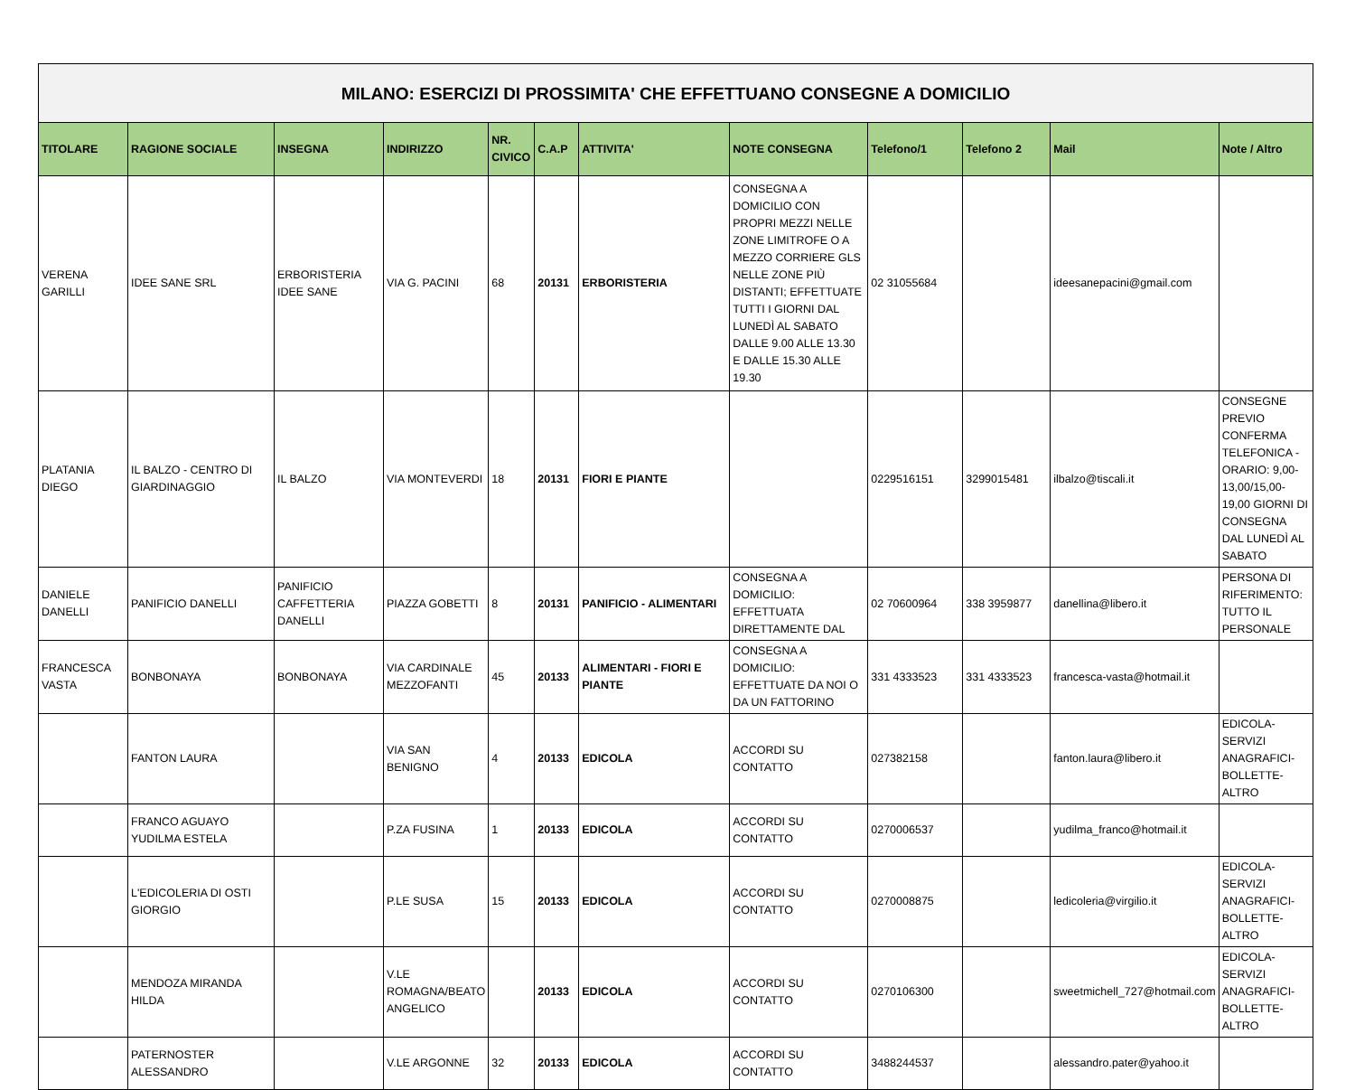| MILANO: ESERCIZI DI PROSSIMITA' CHE EFFETTUANO CONSEGNE A DOMICILIO | | | | | | | | | | | |
| TITOLARE | RAGIONE SOCIALE | INSEGNA | INDIRIZZO | NR. CIVICO | C.A.P | ATTIVITA' | NOTE CONSEGNA | Telefono/1 | Telefono 2 | Mail | Note / Altro |
| VERENA GARILLI | IDEE SANE SRL | ERBORISTERIA IDEE SANE | VIA G. PACINI | 68 | 20131 | ERBORISTERIA | CONSEGNA A DOMICILIO CON PROPRI MEZZI NELLE ZONE LIMITROFE O A MEZZO CORRIERE GLS NELLE ZONE PIÙ DISTANTI; EFFETTUATE TUTTI I GIORNI DAL LUNEDÌ AL SABATO DALLE 9.00 ALLE 13.30 E DALLE 15.30 ALLE 19.30 | 02 31055684 | | ideesanepacini@gmail.com | |
| PLATANIA DIEGO | IL BALZO - CENTRO DI GIARDINAGGIO | IL BALZO | VIA MONTEVERDI | 18 | 20131 | FIORI E PIANTE | | 0229516151 | 3299015481 | ilbalzo@tiscali.it | CONSEGNE PREVIO CONFERMA TELEFONICA - ORARIO: 9,00-13,00/15,00-19,00 GIORNI DI CONSEGNA DAL LUNEDÌ AL SABATO |
| DANIELE DANELLI | PANIFICIO DANELLI | PANIFICIO CAFFETTERIA DANELLI | PIAZZA GOBETTI | 8 | 20131 | PANIFICIO - ALIMENTARI | CONSEGNA A DOMICILIO: EFFETTUATA DIRETTAMENTE DAL | 02 70600964 | 338 3959877 | danellina@libero.it | PERSONA DI RIFERIMENTO: TUTTO IL PERSONALE |
| FRANCESCA VASTA | BONBONAYA | BONBONAYA | VIA CARDINALE MEZZOFANTI | 45 | 20133 | ALIMENTARI - FIORI E PIANTE | CONSEGNA A DOMICILIO: EFFETTUATE DA NOI O DA UN FATTORINO | 331 4333523 | 331 4333523 | francesca-vasta@hotmail.it | |
| | FANTON LAURA | | VIA SAN BENIGNO | 4 | 20133 | EDICOLA | ACCORDI SU CONTATTO | 027382158 | | fanton.laura@libero.it | EDICOLA-SERVIZI ANAGRAFICI-BOLLETTE-ALTRO |
| | FRANCO AGUAYO YUDILMA ESTELA | | P.ZA FUSINA | 1 | 20133 | EDICOLA | ACCORDI SU CONTATTO | 0270006537 | | yudilma_franco@hotmail.it | |
| | L'EDICOLERIA DI OSTI GIORGIO | | P.LE SUSA | 15 | 20133 | EDICOLA | ACCORDI SU CONTATTO | 0270008875 | | ledicoleria@virgilio.it | EDICOLA-SERVIZI ANAGRAFICI-BOLLETTE-ALTRO |
| | MENDOZA MIRANDA HILDA | | V.LE ROMAGNA/BEATO ANGELICO | | 20133 | EDICOLA | ACCORDI SU CONTATTO | 0270106300 | | sweetmichell_727@hotmail.com | EDICOLA-SERVIZI ANAGRAFICI-BOLLETTE-ALTRO |
| | PATERNOSTER ALESSANDRO | | V.LE ARGONNE | 32 | 20133 | EDICOLA | ACCORDI SU CONTATTO | 3488244537 | | alessandro.pater@yahoo.it | |